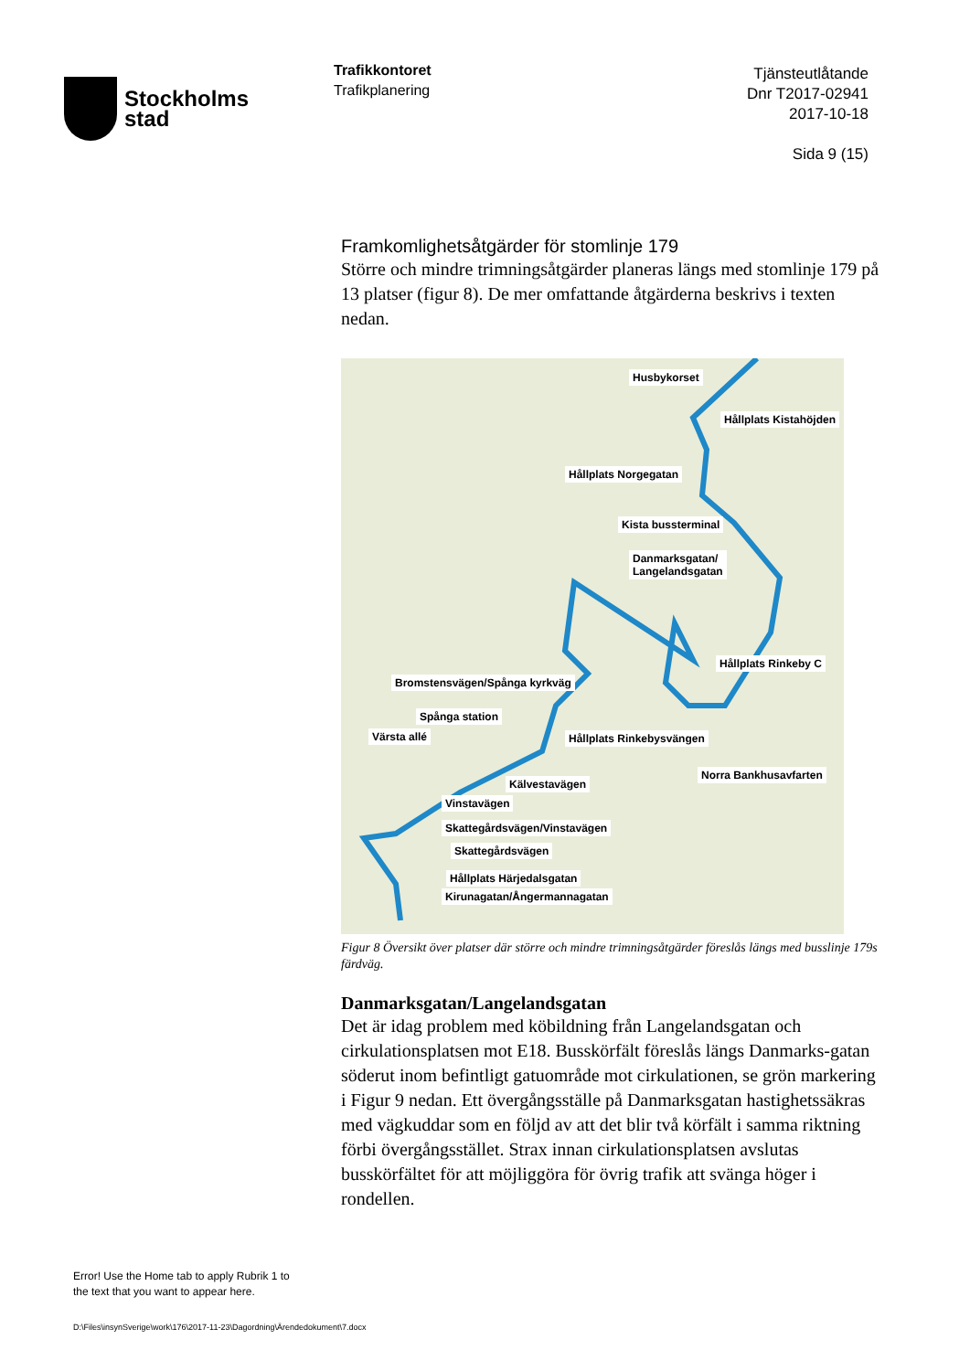Stockholms
stad
Trafikkontoret
Trafikplanering
Tjänsteutlåtande
Dnr T2017-02941
2017-10-18
Sida 9 (15)
Framkomlighetsåtgärder för stomlinje 179
Större och mindre trimningsåtgärder planeras längs med stomlinje 179 på 13 platser (figur 8). De mer omfattande åtgärderna beskrivs i texten nedan.
Husbykorset
Hållplats Kistahöjden
Hållplats Norgegatan
Kista bussterminal
Danmarksgatan/
Langelandsgatan
Hållplats Rinkeby C
Bromstensvägen/Spånga kyrkväg
Spånga station
Värsta allé Hållplats Rinkebysvängen
Norra Bankhusavfarten
Kälvestavägen
Vinstavägen
Skattegårdsvägen/Vinstavägen
Skattegårdsvägen
Hållplats Härjedalsgatan
Kirunagatan/Ångermannagatan
Figur 8 Översikt över platser där större och mindre trimningsåtgärder föreslås längs med busslinje 179s färdväg.
Danmarksgatan/Langelandsgatan
Det är idag problem med köbildning från Langelandsgatan och cirkulationsplatsen mot E18. Busskörfält föreslås längs Danmarks-gatan söderut inom befintligt gatuområde mot cirkulationen, se grön markering i Figur 9 nedan. Ett övergångsställe på Danmarksgatan hastighetssäkras med vägkuddar som en följd av att det blir två körfält i samma riktning förbi övergångsstället. Strax innan cirkulationsplatsen avslutas busskörfältet för att möjliggöra för övrig trafik att svänga höger i rondellen.
Error! Use the Home tab to apply Rubrik 1 to
the text that you want to appear here.
D:\Files\insynSverige\work\176\2017-11-23\Dagordning\Ärendedokument\7.docx